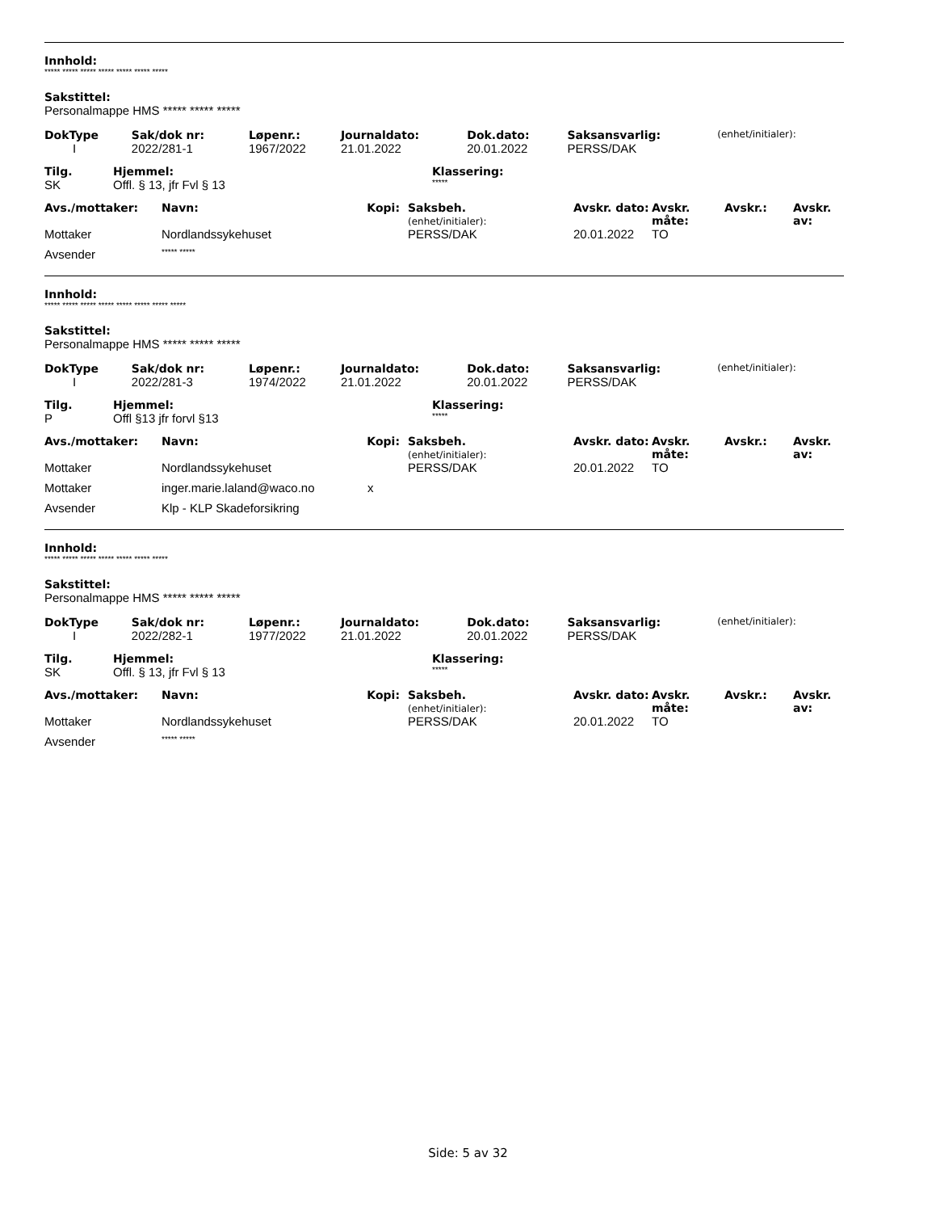Innhold:
***** ***** ***** ***** ***** ***** *****
Sakstittel:
Personalmappe HMS ***** ***** *****
| DokType | Sak/dok nr: | Løpenr.: | Journaldato: | Dok.dato: | Saksansvarlig: | (enhet/initialer): |
| --- | --- | --- | --- | --- | --- | --- |
| I | 2022/281-1 | 1967/2022 | 21.01.2022 | 20.01.2022 | PERSS/DAK | |
| Tilg. | Hjemmel: | Klassering: |
| --- | --- | --- |
| SK | Offl. § 13, jfr Fvl § 13 | ***** |
| Avs./mottaker: | Navn: | Kopi: | Saksbeh. (enhet/initialer): | Avskr. dato: | Avskr. måte: | Avskr.: | Avskr. av: |
| --- | --- | --- | --- | --- | --- | --- | --- |
| Mottaker | Nordlandssykehuset | | PERSS/DAK | 20.01.2022 | TO | | |
| Avsender | ***** ***** | | | | | | |
Innhold:
***** ***** ***** ***** ***** ***** ***** *****
Sakstittel:
Personalmappe HMS ***** ***** *****
| DokType | Sak/dok nr: | Løpenr.: | Journaldato: | Dok.dato: | Saksansvarlig: | (enhet/initialer): |
| --- | --- | --- | --- | --- | --- | --- |
| I | 2022/281-3 | 1974/2022 | 21.01.2022 | 20.01.2022 | PERSS/DAK | |
| Tilg. | Hjemmel: | Klassering: |
| --- | --- | --- |
| P | Offl §13 jfr forvl §13 | ***** |
| Avs./mottaker: | Navn: | Kopi: | Saksbeh. (enhet/initialer): | Avskr. dato: | Avskr. måte: | Avskr.: | Avskr. av: |
| --- | --- | --- | --- | --- | --- | --- | --- |
| Mottaker | Nordlandssykehuset | | PERSS/DAK | 20.01.2022 | TO | | |
| Mottaker | inger.marie.laland@waco.no | x | | | | | |
| Avsender | Klp - KLP Skadeforsikring | | | | | | |
Innhold:
***** ***** ***** ***** ***** ***** *****
Sakstittel:
Personalmappe HMS ***** ***** *****
| DokType | Sak/dok nr: | Løpenr.: | Journaldato: | Dok.dato: | Saksansvarlig: | (enhet/initialer): |
| --- | --- | --- | --- | --- | --- | --- |
| I | 2022/282-1 | 1977/2022 | 21.01.2022 | 20.01.2022 | PERSS/DAK | |
| Tilg. | Hjemmel: | Klassering: |
| --- | --- | --- |
| SK | Offl. § 13, jfr Fvl § 13 | ***** |
| Avs./mottaker: | Navn: | Kopi: | Saksbeh. (enhet/initialer): | Avskr. dato: | Avskr. måte: | Avskr.: | Avskr. av: |
| --- | --- | --- | --- | --- | --- | --- | --- |
| Mottaker | Nordlandssykehuset | | PERSS/DAK | 20.01.2022 | TO | | |
| Avsender | ***** ***** | | | | | | |
Side: 5 av 32